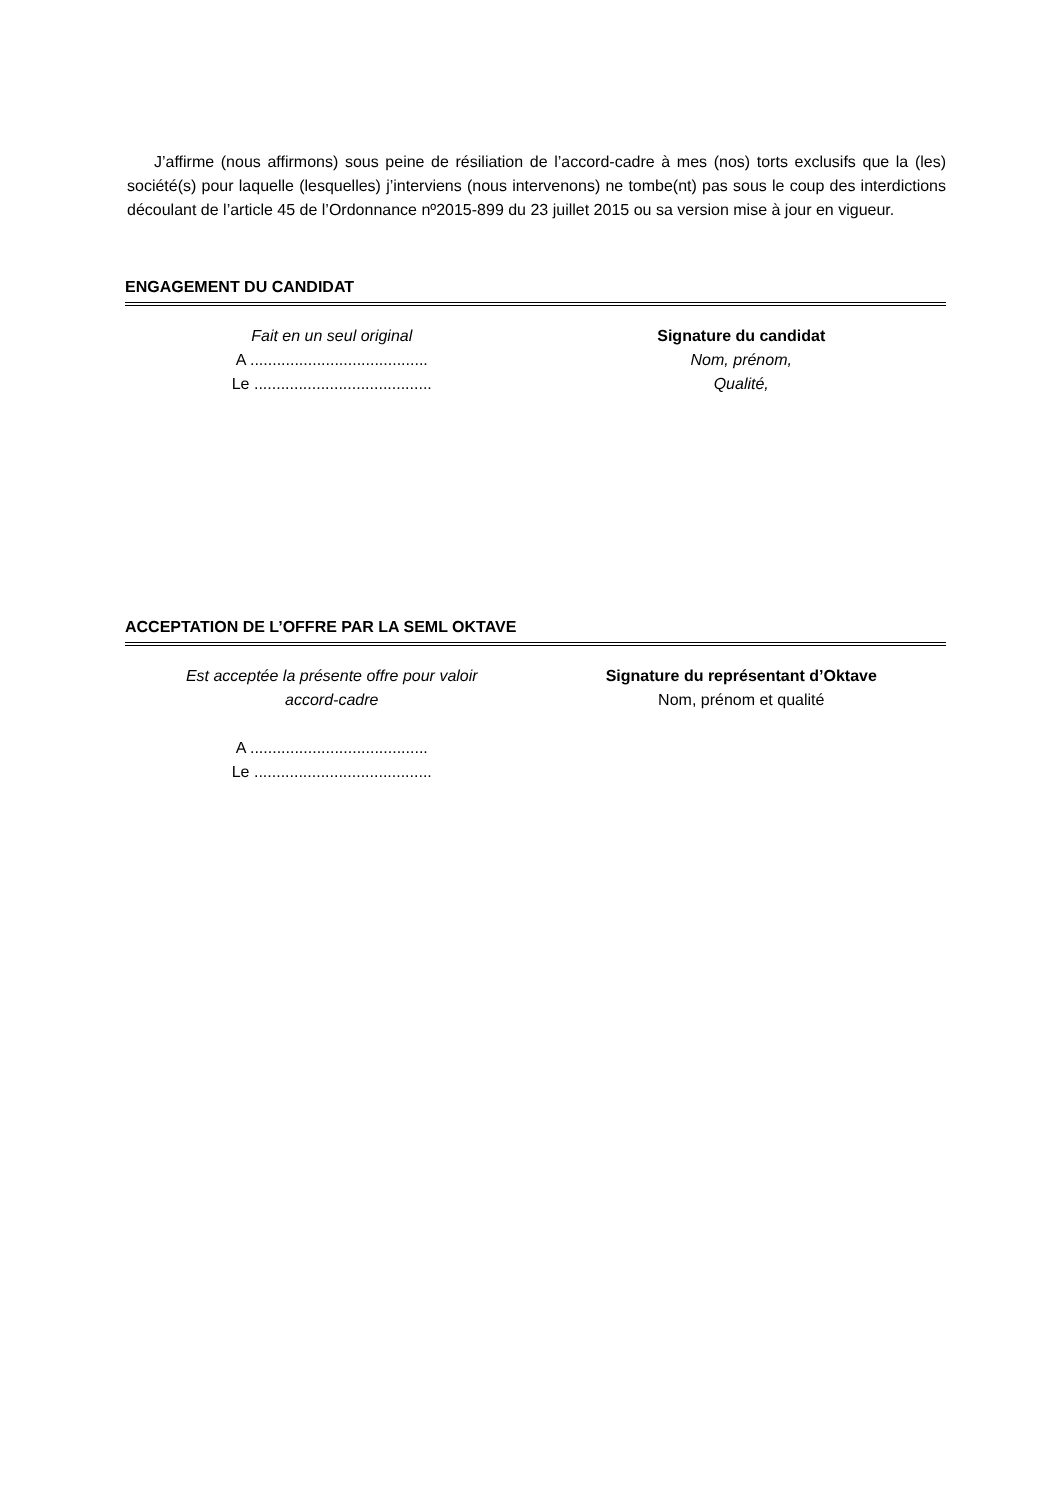J’affirme (nous affirmons) sous peine de résiliation de l’accord-cadre à mes (nos) torts exclusifs que la (les) société(s) pour laquelle (lesquelles) j’interviens (nous intervenons) ne tombe(nt) pas sous le coup des interdictions découlant de l’article 45 de l’Ordonnance nº2015-899 du 23 juillet 2015 ou sa version mise à jour en vigueur.
ENGAGEMENT DU CANDIDAT
Fait en un seul original
A ........................................
Le ........................................
Signature du candidat
Nom, prénom,
Qualité,
ACCEPTATION DE L’OFFRE PAR LA SEML OKTAVE
Est acceptée la présente offre pour valoir
accord-cadre
A ........................................
Le ........................................
Signature du représentant d’Oktave
Nom, prénom et qualité